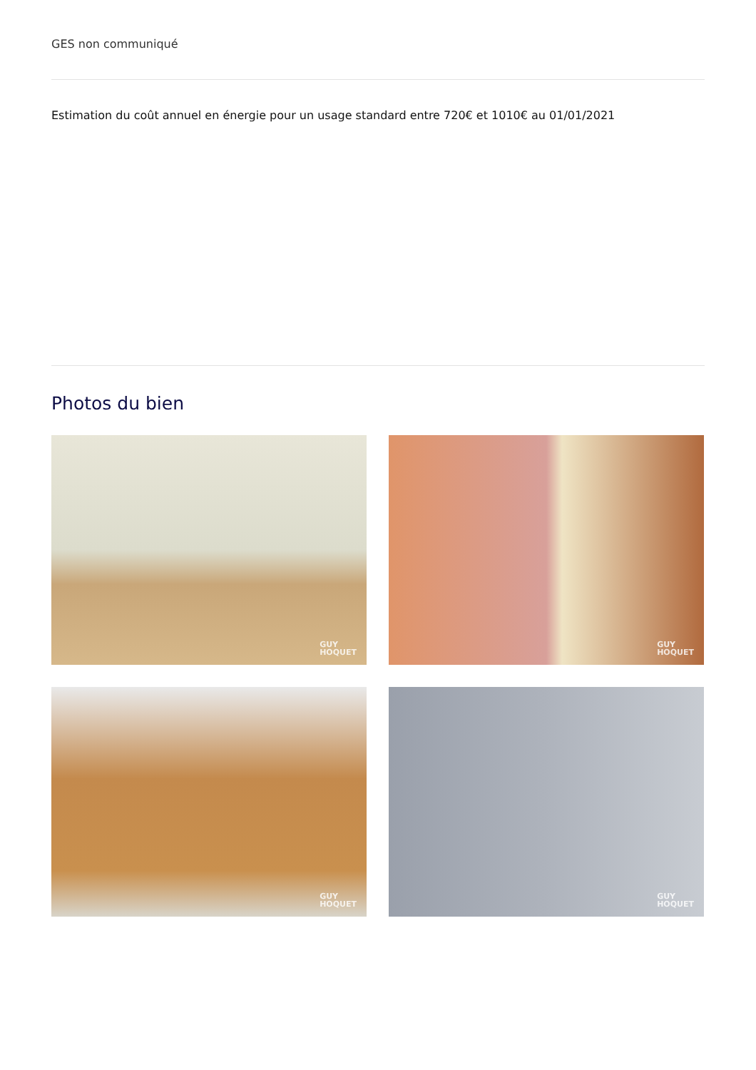GES non communiqué
Estimation du coût annuel en énergie pour un usage standard entre 720€ et 1010€ au 01/01/2021
Photos du bien
GUY
HOQUET
GUY
HOQUET
GUY
HOQUET
GUY
HOQUET